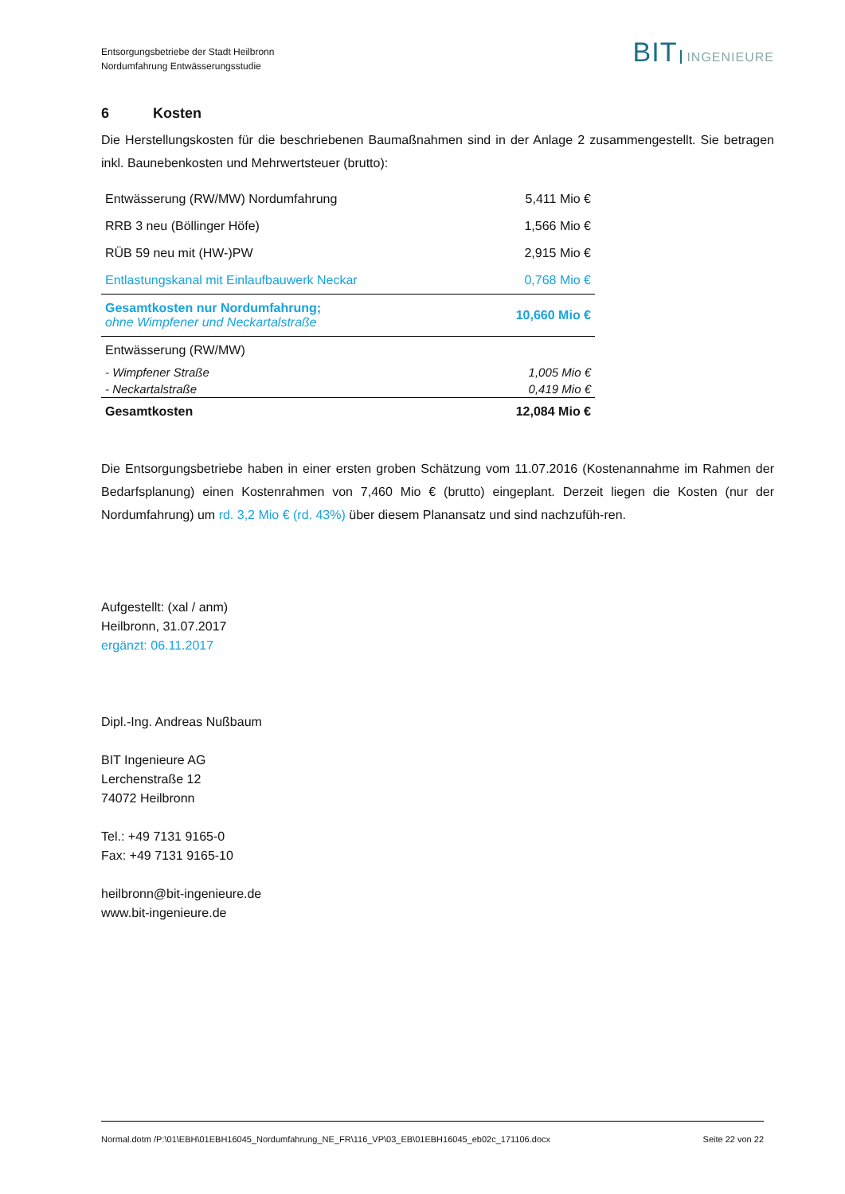Entsorgungsbetriebe der Stadt Heilbronn
Nordumfahrung Entwässerungsstudie
BIT INGENIEURE
6 Kosten
Die Herstellungskosten für die beschriebenen Baumaßnahmen sind in der Anlage 2 zusammengestellt. Sie betragen inkl. Baunebenkosten und Mehrwertsteuer (brutto):
| Entwässerung (RW/MW) Nordumfahrung | 5,411 Mio € |
| RRB 3 neu (Böllinger Höfe) | 1,566 Mio € |
| RÜB 59 neu mit (HW-)PW | 2,915 Mio € |
| Entlastungskanal mit Einlaufbauwerk Neckar | 0,768 Mio € |
| Gesamtkosten nur Nordumfahrung; ohne Wimpfener und Neckartalstraße | 10,660 Mio € |
| Entwässerung (RW/MW) | |
| - Wimpfener Straße | 1,005 Mio € |
| - Neckartalstraße | 0,419 Mio € |
| Gesamtkosten | 12,084 Mio € |
Die Entsorgungsbetriebe haben in einer ersten groben Schätzung vom 11.07.2016 (Kostenannahme im Rahmen der Bedarfsplanung) einen Kostenrahmen von 7,460 Mio € (brutto) eingeplant. Derzeit liegen die Kosten (nur der Nordumfahrung) um rd. 3,2 Mio € (rd. 43%) über diesem Planansatz und sind nachzufüh-ren.
Aufgestellt: (xal / anm)
Heilbronn, 31.07.2017
ergänzt: 06.11.2017
Dipl.-Ing. Andreas Nußbaum
BIT Ingenieure AG
Lerchenstraße 12
74072 Heilbronn
Tel.: +49 7131 9165-0
Fax: +49 7131 9165-10
heilbronn@bit-ingenieure.de
www.bit-ingenieure.de
Normal.dotm /P:\01\EBH\01EBH16045_Nordumfahrung_NE_FR\116_VP\03_EB\01EBH16045_eb02c_171106.docx Seite 22 von 22